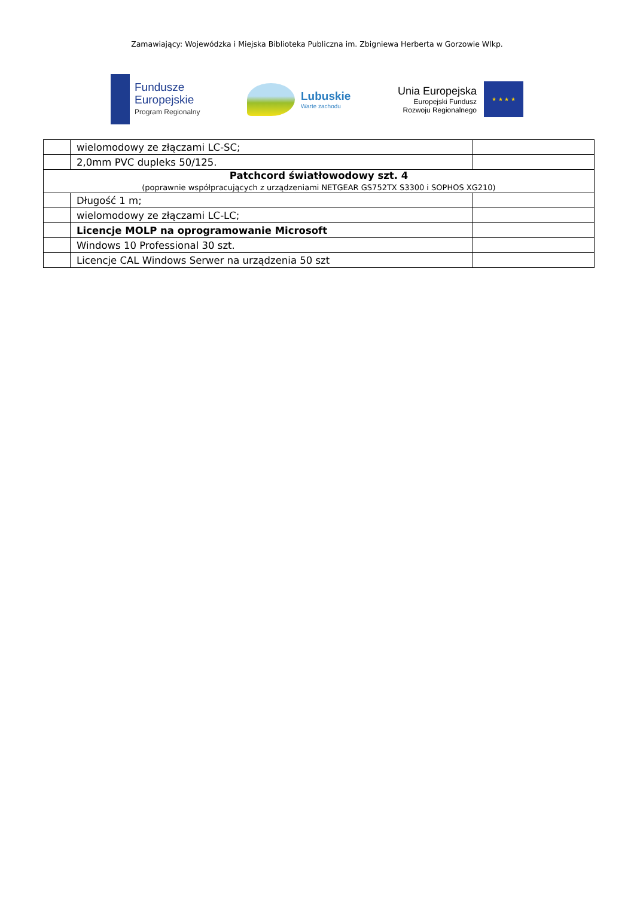Zamawiający: Wojewódzka i Miejska Biblioteka Publiczna im. Zbigniewa Herberta w Gorzowie Wlkp.
Fundusze
Europejskie
Program Regionalny
Lubuskie
Warte zachodu
Unia Europejska
Europejski Fundusz
Rozwoju Regionalnego
★ ★ ★ ★
| | wielomodowy ze złączami LC-SC; | |
| | 2,0mm PVC dupleks 50/125. | |
| Patchcord światłowodowy szt. 4 (poprawnie współpracujących z urządzeniami NETGEAR GS752TX S3300 i SOPHOS XG210) | | |
| | Długość 1 m; | |
| | wielomodowy ze złączami LC-LC; | |
| | Licencje MOLP na oprogramowanie Microsoft | |
| | Windows 10 Professional 30 szt. | |
| | Licencje CAL Windows Serwer na urządzenia 50 szt | |